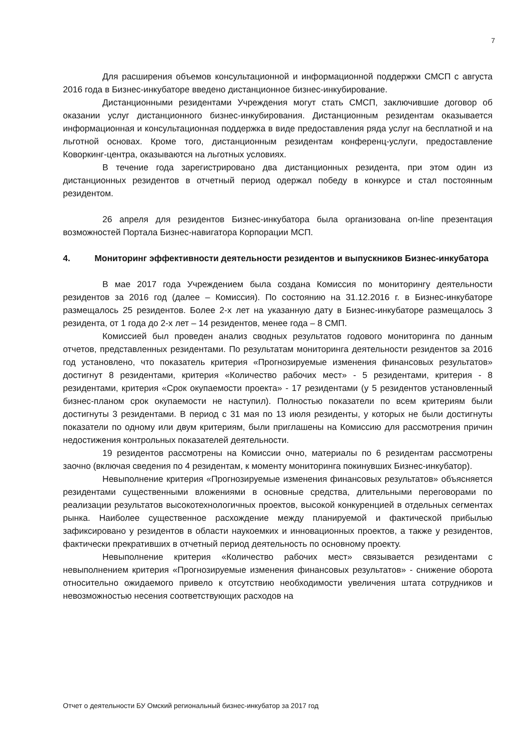7
Для расширения объемов консультационной и информационной поддержки СМСП с августа 2016 года в Бизнес-инкубаторе введено дистанционное бизнес-инкубирование.
Дистанционными резидентами Учреждения могут стать СМСП, заключившие договор об оказании услуг дистанционного бизнес-инкубирования. Дистанционным резидентам оказывается информационная и консультационная поддержка в виде предоставления ряда услуг на бесплатной и на льготной основах. Кроме того, дистанционным резидентам конференц-услуги, предоставление Коворкинг-центра, оказываются на льготных условиях.
В течение года зарегистрировано два дистанционных резидента, при этом один из дистанционных резидентов в отчетный период одержал победу в конкурсе и стал постоянным резидентом.
26 апреля для резидентов Бизнес-инкубатора была организована on-line презентация возможностей Портала Бизнес-навигатора Корпорации МСП.
4. Мониторинг эффективности деятельности резидентов и выпускников Бизнес-инкубатора
В мае 2017 года Учреждением была создана Комиссия по мониторингу деятельности резидентов за 2016 год (далее – Комиссия). По состоянию на 31.12.2016 г. в Бизнес-инкубаторе размещалось 25 резидентов. Более 2-х лет на указанную дату в Бизнес-инкубаторе размещалось 3 резидента, от 1 года до 2-х лет – 14 резидентов, менее года – 8 СМП.
Комиссией был проведен анализ сводных результатов годового мониторинга по данным отчетов, представленных резидентами. По результатам мониторинга деятельности резидентов за 2016 год установлено, что показатель критерия «Прогнозируемые изменения финансовых результатов» достигнут 8 резидентами, критерия «Количество рабочих мест» - 5 резидентами, критерия - 8 резидентами, критерия «Срок окупаемости проекта» - 17 резидентами (у 5 резидентов установленный бизнес-планом срок окупаемости не наступил). Полностью показатели по всем критериям были достигнуты 3 резидентами. В период с 31 мая по 13 июля резиденты, у которых не были достигнуты показатели по одному или двум критериям, были приглашены на Комиссию для рассмотрения причин недостижения контрольных показателей деятельности.
19 резидентов рассмотрены на Комиссии очно, материалы по 6 резидентам рассмотрены заочно (включая сведения по 4 резидентам, к моменту мониторинга покинувших Бизнес-инкубатор).
Невыполнение критерия «Прогнозируемые изменения финансовых результатов» объясняется резидентами существенными вложениями в основные средства, длительными переговорами по реализации результатов высокотехнологичных проектов, высокой конкуренцией в отдельных сегментах рынка. Наиболее существенное расхождение между планируемой и фактической прибылью зафиксировано у резидентов в области наукоемких и инновационных проектов, а также у резидентов, фактически прекративших в отчетный период деятельность по основному проекту.
Невыполнение критерия «Количество рабочих мест» связывается резидентами с невыполнением критерия «Прогнозируемые изменения финансовых результатов» - снижение оборота относительно ожидаемого привело к отсутствию необходимости увеличения штата сотрудников и невозможностью несения соответствующих расходов на
Отчет о деятельности БУ Омский региональный бизнес-инкубатор за 2017 год